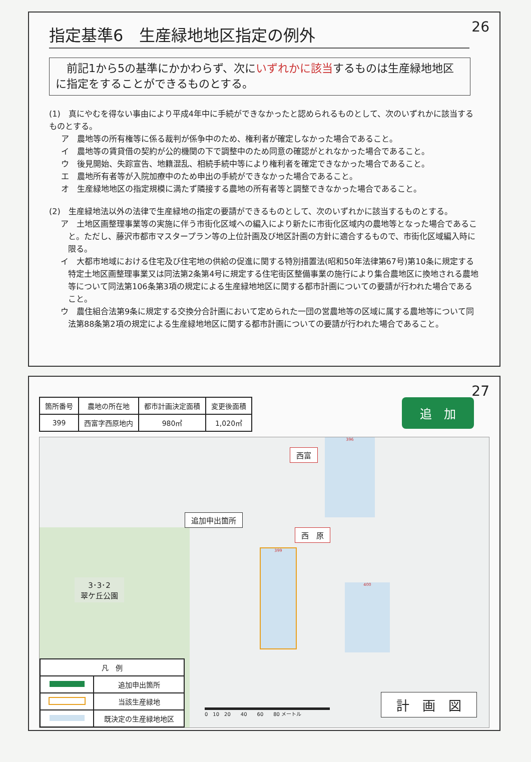26
指定基準6　生産緑地地区指定の例外
　前記1から5の基準にかかわらず、次にいずれかに該当するものは生産緑地地区に指定をすることができるものとする。
(1)　真にやむを得ない事由により平成4年中に手続ができなかったと認められるものとして、次のいずれかに該当するものとする。
ア　農地等の所有権等に係る裁判が係争中のため、権利者が確定しなかった場合であること。
イ　農地等の賃貸借の契約が公的機関の下で調整中のため同意の確認がとれなかった場合であること。
ウ　後見開始、失踪宣告、地籍混乱、相続手続中等により権利者を確定できなかった場合であること。
エ　農地所有者等が入院加療中のため申出の手続ができなかった場合であること。
オ　生産緑地地区の指定規模に満たず隣接する農地の所有者等と調整できなかった場合であること。
(2)　生産緑地法以外の法律で生産緑地の指定の要請ができるものとして、次のいずれかに該当するものとする。
ア　土地区画整理事業等の実施に伴う市街化区域への編入により新たに市街化区域内の農地等となった場合であること。ただし、藤沢市都市マスタープラン等の上位計画及び地区計画の方針に適合するもので、市街化区域編入時に限る。
イ　大都市地域における住宅及び住宅地の供給の促進に関する特別措置法(昭和50年法律第67号)第10条に規定する特定土地区画整理事業又は同法第2条第4号に規定する住宅街区整備事業の施行により集合農地区に換地される農地等について同法第106条第3項の規定による生産緑地地区に関する都市計画についての要請が行われた場合であること。
ウ　農住組合法第9条に規定する交換分合計画において定められた一団の営農地等の区域に属する農地等について同法第88条第2項の規定による生産緑地地区に関する都市計画についての要請が行われた場合であること。
27
| 箇所番号 | 農地の所在地 | 都市計画決定面積 | 変更後面積 |
| 399 | 西富字西原地内 | 980㎡ | 1,020㎡ |
追　加
西富
396
追加申出箇所
西　原
399
400
3･3･2
翠ケ丘公園
| 凡 例 | |
| | 追加申出箇所 |
| | 当該生産緑地 |
| | 既決定の生産緑地地区 |
0　10　20　　40　　60　　80 メートル
計　画　図